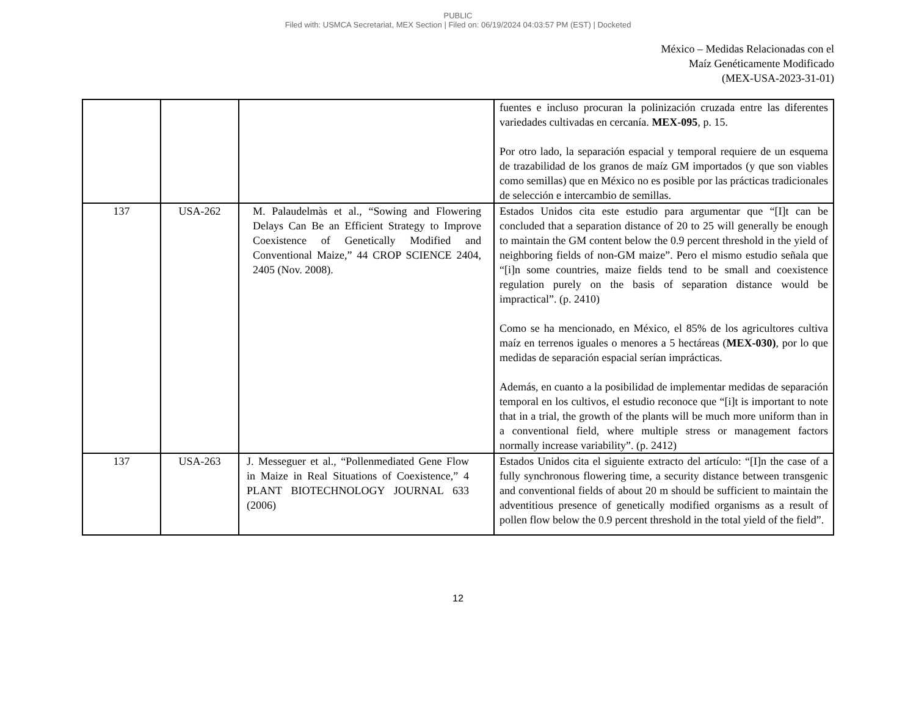PUBLIC
Filed with: USMCA Secretariat, MEX Section | Filed on: 06/19/2024 04:03:57 PM (EST) | Docketed
México – Medidas Relacionadas con el
Maíz Genéticamente Modificado
(MEX-USA-2023-31-01)
| | | | fuentes e incluso procuran la polinización cruzada entre las diferentes variedades cultivadas en cercanía. MEX-095 , p. 15. Por otro lado, la separación espacial y temporal requiere de un esquema de trazabilidad de los granos de maíz GM importados (y que son viables como semillas) que en México no es posible por las prácticas tradicionales de selección e intercambio de semillas. |
| 137 | USA-262 | M. Palaudelmàs et al., “Sowing and Flowering Delays Can Be an Efficient Strategy to Improve Coexistence of Genetically Modified and Conventional Maize,” 44 CROP SCIENCE 2404, 2405 (Nov. 2008). | Estados Unidos cita este estudio para argumentar que “[I]t can be concluded that a separation distance of 20 to 25 will generally be enough to maintain the GM content below the 0.9 percent threshold in the yield of neighboring fields of non-GM maize”. Pero el mismo estudio señala que “[i]n some countries, maize fields tend to be small and coexistence regulation purely on the basis of separation distance would be impractical”. (p. 2410) Como se ha mencionado, en México, el 85% de los agricultores cultiva maíz en terrenos iguales o menores a 5 hectáreas ( MEX-030) , por lo que medidas de separación espacial serían imprácticas. Además, en cuanto a la posibilidad de implementar medidas de separación temporal en los cultivos, el estudio reconoce que “[i]t is important to note that in a trial, the growth of the plants will be much more uniform than in a conventional field, where multiple stress or management factors normally increase variability”. (p. 2412) |
| 137 | USA-263 | J. Messeguer et al., “Pollenmediated Gene Flow in Maize in Real Situations of Coexistence,” 4 PLANT BIOTECHNOLOGY JOURNAL 633 (2006) | Estados Unidos cita el siguiente extracto del artículo: “[I]n the case of a fully synchronous flowering time, a security distance between transgenic and conventional fields of about 20 m should be sufficient to maintain the adventitious presence of genetically modified organisms as a result of pollen flow below the 0.9 percent threshold in the total yield of the field”. |
12